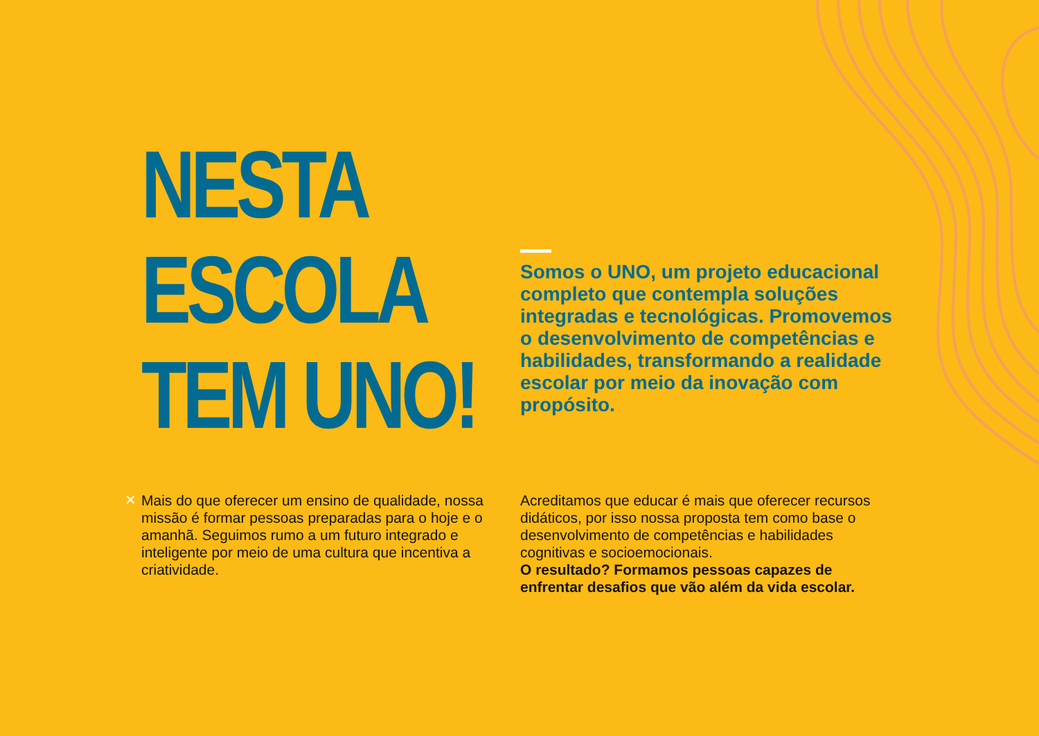NESTA
ESCOLA
TEM UNO!
Somos o UNO, um projeto educacional completo que contempla soluções integradas e tecnológicas. Promovemos o desenvolvimento de competências e habilidades, transformando a realidade escolar por meio da inovação com propósito.
✕
Mais do que oferecer um ensino de qualidade, nossa missão é formar pessoas preparadas para o hoje e o amanhã. Seguimos rumo a um futuro integrado e inteligente por meio de uma cultura que incentiva a criatividade.
Acreditamos que educar é mais que oferecer recursos didáticos, por isso nossa proposta tem como base o desenvolvimento de competências e habilidades cognitivas e socioemocionais.
O resultado? Formamos pessoas capazes de enfrentar desafios que vão além da vida escolar.